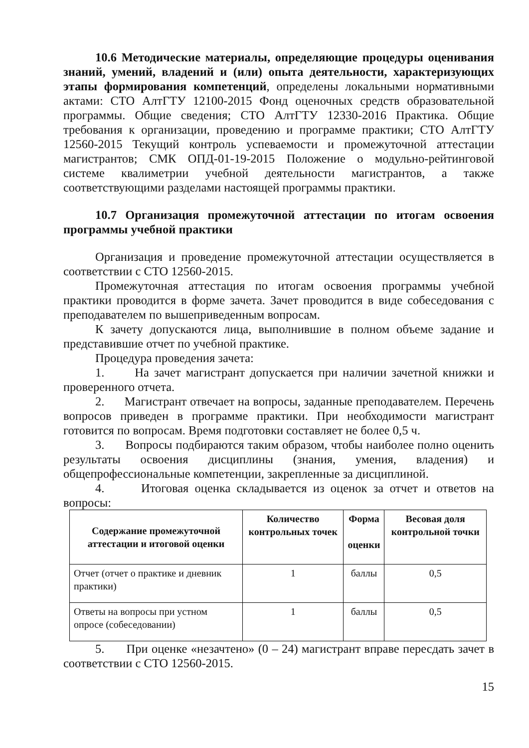10.6 Методические материалы, определяющие процедуры оценивания знаний, умений, владений и (или) опыта деятельности, характеризующих этапы формирования компетенций, определены локальными нормативными актами: СТО АлтГТУ 12100-2015 Фонд оценочных средств образовательной программы. Общие сведения; СТО АлтГТУ 12330-2016 Практика. Общие требования к организации, проведению и программе практики; СТО АлтГТУ 12560-2015 Текущий контроль успеваемости и промежуточной аттестации магистрантов; СМК ОПД-01-19-2015 Положение о модульно-рейтинговой системе квалиметрии учебной деятельности магистрантов, а также соответствующими разделами настоящей программы практики.
10.7 Организация промежуточной аттестации по итогам освоения программы учебной практики
Организация и проведение промежуточной аттестации осуществляется в соответствии с СТО 12560-2015.
Промежуточная аттестация по итогам освоения программы учебной практики проводится в форме зачета. Зачет проводится в виде собеседования с преподавателем по вышеприведенным вопросам.
К зачету допускаются лица, выполнившие в полном объеме задание и представившие отчет по учебной практике.
Процедура проведения зачета:
1. На зачет магистрант допускается при наличии зачетной книжки и проверенного отчета.
2. Магистрант отвечает на вопросы, заданные преподавателем. Перечень вопросов приведен в программе практики. При необходимости магистрант готовится по вопросам. Время подготовки составляет не более 0,5 ч.
3. Вопросы подбираются таким образом, чтобы наиболее полно оценить результаты освоения дисциплины (знания, умения, владения) и общепрофессиональные компетенции, закрепленные за дисциплиной.
4. Итоговая оценка складывается из оценок за отчет и ответов на вопросы:
| Содержание промежуточной аттестации и итоговой оценки | Количество контрольных точек | Форма оценки | Весовая доля контрольной точки |
| --- | --- | --- | --- |
| Отчет (отчет о практике и дневник практики) | 1 | баллы | 0,5 |
| Ответы на вопросы при устном опросе (собеседовании) | 1 | баллы | 0,5 |
5. При оценке «незачтено» (0 – 24) магистрант вправе пересдать зачет в соответствии с СТО 12560-2015.
15